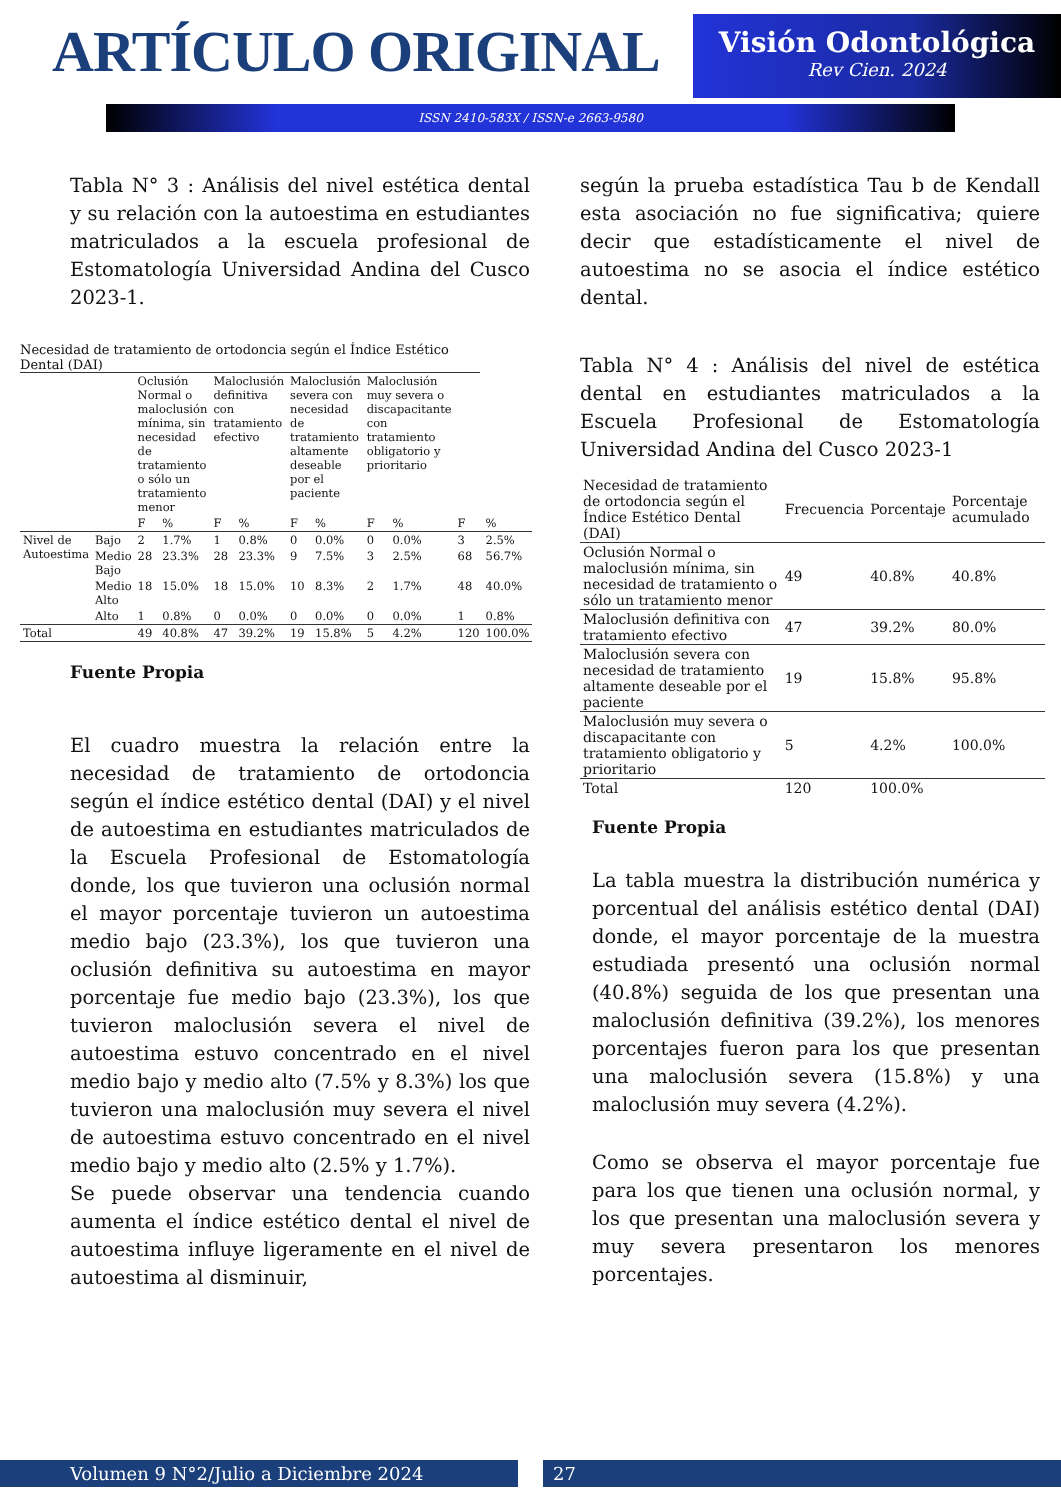ARTÍCULO ORIGINAL
Visión Odontológica
Rev Cien. 2024
ISSN 2410-583X / ISSN-e 2663-9580
Tabla N° 3 : Análisis del nivel estética dental y su relación con la autoestima en estudiantes matriculados a la escuela profesional de Estomatología Universidad Andina del Cusco 2023-1.
Necesidad de tratamiento de ortodoncia según el Índice Estético Dental (DAI)
| | | Oclusión Normal o maloclusión mínima, sin necesidad de tratamiento o sólo un tratamiento menor | | Maloclusión definitiva con tratamiento efectivo | | Maloclusión severa con necesidad de tratamiento altamente deseable por el paciente | | Maloclusión muy severa o discapacitante con tratamiento obligatorio y prioritario | | | |
| --- | --- | --- | --- | --- | --- | --- | --- | --- | --- | --- | --- |
| | | F | % | F | % | F | % | F | % | F | % |
| Nivel de Autoestima | Bajo | 2 | 1.7% | 1 | 0.8% | 0 | 0.0% | 0 | 0.0% | 3 | 2.5% |
| | Medio Bajo | 28 | 23.3% | 28 | 23.3% | 9 | 7.5% | 3 | 2.5% | 68 | 56.7% |
| | Medio Alto | 18 | 15.0% | 18 | 15.0% | 10 | 8.3% | 2 | 1.7% | 48 | 40.0% |
| | Alto | 1 | 0.8% | 0 | 0.0% | 0 | 0.0% | 0 | 0.0% | 1 | 0.8% |
| Total | | 49 | 40.8% | 47 | 39.2% | 19 | 15.8% | 5 | 4.2% | 120 | 100.0% |
Fuente Propia
El cuadro muestra la relación entre la necesidad de tratamiento de ortodoncia según el índice estético dental (DAI) y el nivel de autoestima en estudiantes matriculados de la Escuela Profesional de Estomatología donde, los que tuvieron una oclusión normal el mayor porcentaje tuvieron un autoestima medio bajo (23.3%), los que tuvieron una oclusión definitiva su autoestima en mayor porcentaje fue medio bajo (23.3%), los que tuvieron maloclusión severa el nivel de autoestima estuvo concentrado en el nivel medio bajo y medio alto (7.5% y 8.3%) los que tuvieron una maloclusión muy severa el nivel de autoestima estuvo concentrado en el nivel medio bajo y medio alto (2.5% y 1.7%).
Se puede observar una tendencia cuando aumenta el índice estético dental el nivel de autoestima influye ligeramente en el nivel de autoestima al disminuir,
según la prueba estadística Tau b de Kendall esta asociación no fue significativa; quiere decir que estadísticamente el nivel de autoestima no se asocia el índice estético dental.
Tabla N° 4 : Análisis del nivel de estética dental en estudiantes matriculados a la Escuela Profesional de Estomatología Universidad Andina del Cusco 2023-1
| Necesidad de tratamiento de ortodoncia según el Índice Estético Dental (DAI) | Frecuencia | Porcentaje | Porcentaje acumulado |
| --- | --- | --- | --- |
| Oclusión Normal o maloclusión mínima, sin necesidad de tratamiento o sólo un tratamiento menor | 49 | 40.8% | 40.8% |
| Maloclusión definitiva con tratamiento efectivo | 47 | 39.2% | 80.0% |
| Maloclusión severa con necesidad de tratamiento altamente deseable por el paciente | 19 | 15.8% | 95.8% |
| Maloclusión muy severa o discapacitante con tratamiento obligatorio y prioritario | 5 | 4.2% | 100.0% |
| Total | 120 | 100.0% | |
Fuente Propia
La tabla muestra la distribución numérica y porcentual del análisis estético dental (DAI) donde, el mayor porcentaje de la muestra estudiada presentó una oclusión normal (40.8%) seguida de los que presentan una maloclusión definitiva (39.2%), los menores porcentajes fueron para los que presentan una maloclusión severa (15.8%) y una maloclusión muy severa (4.2%).
Como se observa el mayor porcentaje fue para los que tienen una oclusión normal, y los que presentan una maloclusión severa y muy severa presentaron los menores porcentajes.
Volumen 9 N°2/Julio a Diciembre 2024 27